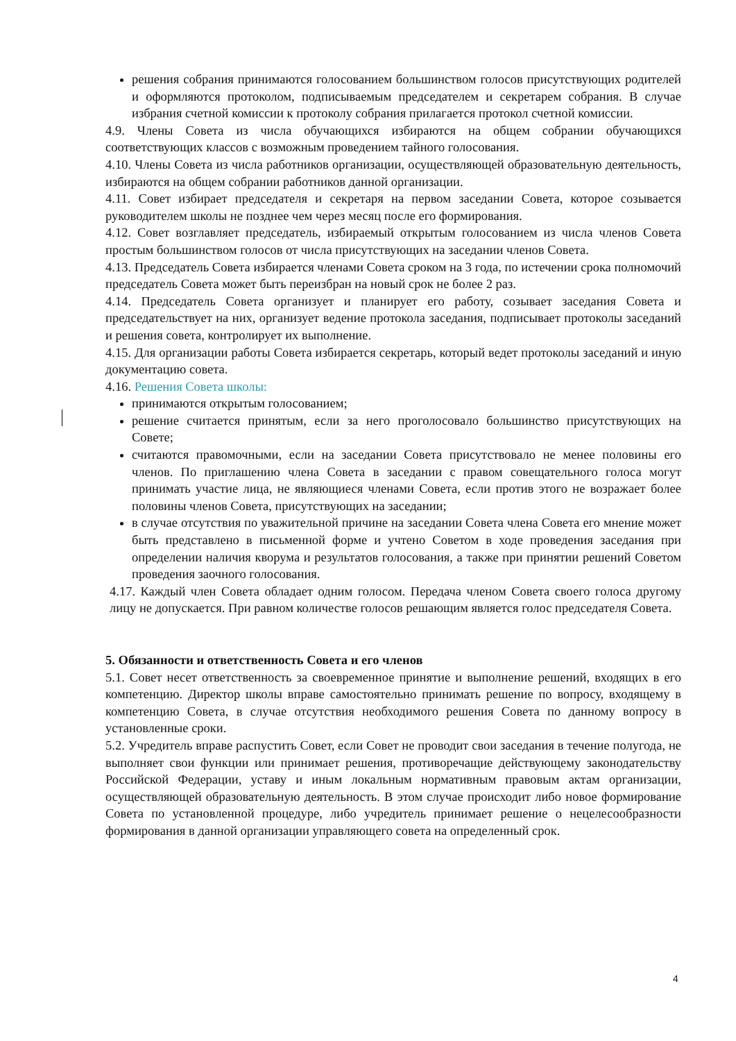решения собрания принимаются голосованием большинством голосов присутствующих родителей и оформляются протоколом, подписываемым председателем и секретарем собрания. В случае избрания счетной комиссии к протоколу собрания прилагается протокол счетной комиссии.
4.9. Члены Совета из числа обучающихся избираются на общем собрании обучающихся соответствующих классов с возможным проведением тайного голосования.
4.10. Члены Совета из числа работников организации, осуществляющей образовательную деятельность, избираются на общем собрании работников данной организации.
4.11. Совет избирает председателя и секретаря на первом заседании Совета, которое созывается руководителем школы не позднее чем через месяц после его формирования.
4.12. Совет возглавляет председатель, избираемый открытым голосованием из числа членов Совета простым большинством голосов от числа присутствующих на заседании членов Совета.
4.13. Председатель Совета избирается членами Совета сроком на 3 года, по истечении срока полномочий председатель Совета может быть переизбран на новый срок не более 2 раз.
4.14. Председатель Совета организует и планирует его работу, созывает заседания Совета и председательствует на них, организует ведение протокола заседания, подписывает протоколы заседаний и решения совета, контролирует их выполнение.
4.15. Для организации работы Совета избирается секретарь, который ведет протоколы заседаний и иную документацию совета.
4.16. Решения Совета школы:
принимаются открытым голосованием;
решение считается принятым, если за него проголосовало большинство присутствующих на Совете;
считаются правомочными, если на заседании Совета присутствовало не менее половины его членов. По приглашению члена Совета в заседании с правом совещательного голоса могут принимать участие лица, не являющиеся членами Совета, если против этого не возражает более половины членов Совета, присутствующих на заседании;
в случае отсутствия по уважительной причине на заседании Совета члена Совета его мнение может быть представлено в письменной форме и учтено Советом в ходе проведения заседания при определении наличия кворума и результатов голосования, а также при принятии решений Советом проведения заочного голосования.
4.17. Каждый член Совета обладает одним голосом. Передача членом Совета своего голоса другому лицу не допускается. При равном количестве голосов решающим является голос председателя Совета.
5. Обязанности и ответственность Совета и его членов
5.1. Совет несет ответственность за своевременное принятие и выполнение решений, входящих в его компетенцию. Директор школы вправе самостоятельно принимать решение по вопросу, входящему в компетенцию Совета, в случае отсутствия необходимого решения Совета по данному вопросу в установленные сроки.
5.2. Учредитель вправе распустить Совет, если Совет не проводит свои заседания в течение полугода, не выполняет свои функции или принимает решения, противоречащие действующему законодательству Российской Федерации, уставу и иным локальным нормативным правовым актам организации, осуществляющей образовательную деятельность. В этом случае происходит либо новое формирование Совета по установленной процедуре, либо учредитель принимает решение о нецелесообразности формирования в данной организации управляющего совета на определенный срок.
4